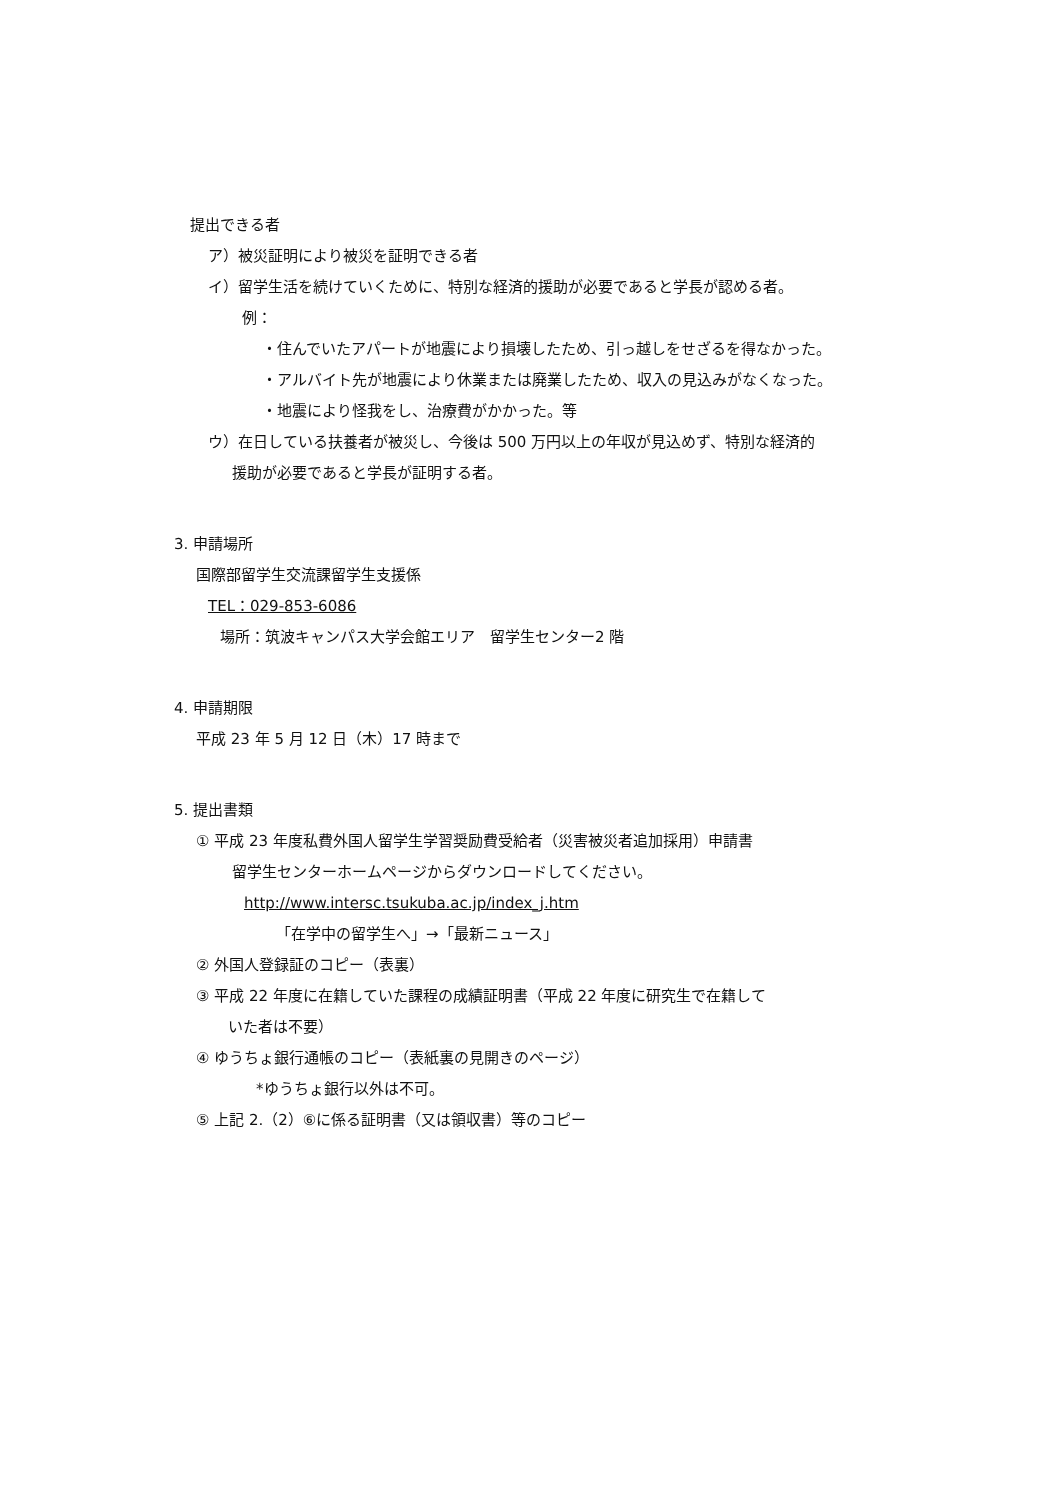提出できる者
ア）被災証明により被災を証明できる者
イ）留学生活を続けていくために、特別な経済的援助が必要であると学長が認める者。
例：
・住んでいたアパートが地震により損壊したため、引っ越しをせざるを得なかった。
・アルバイト先が地震により休業または廃業したため、収入の見込みがなくなった。
・地震により怪我をし、治療費がかかった。等
ウ）在日している扶養者が被災し、今後は 500 万円以上の年収が見込めず、特別な経済的
援助が必要であると学長が証明する者。
3. 申請場所
国際部留学生交流課留学生支援係
TEL：029-853-6086
場所：筑波キャンパス大学会館エリア　留学生センター2 階
4. 申請期限
平成 23 年 5 月 12 日（木）17 時まで
5. 提出書類
① 平成 23 年度私費外国人留学生学習奨励費受給者（災害被災者追加採用）申請書
留学生センターホームページからダウンロードしてください。
http://www.intersc.tsukuba.ac.jp/index_j.htm
「在学中の留学生へ」→「最新ニュース」
② 外国人登録証のコピー（表裏）
③ 平成 22 年度に在籍していた課程の成績証明書（平成 22 年度に研究生で在籍して
いた者は不要）
④ ゆうちょ銀行通帳のコピー（表紙裏の見開きのページ）
*ゆうちょ銀行以外は不可。
⑤ 上記 2.（2）⑥に係る証明書（又は領収書）等のコピー